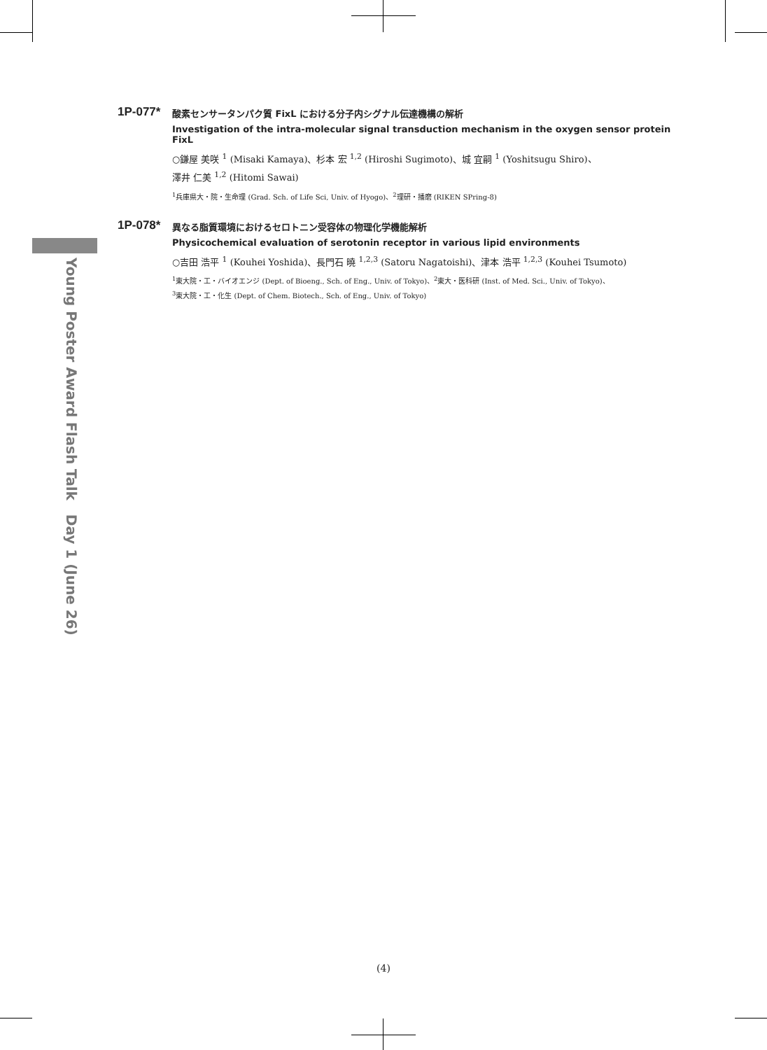Young Poster Award Flash Talk　Day 1 (June 26)
1P-077*
酸素センサータンパク質 FixL における分子内シグナル伝達機構の解析
Investigation of the intra-molecular signal transduction mechanism in the oxygen sensor protein FixL
○鎌屋 美咲 <sup>1</sup> (Misaki Kamaya)、杉本 宏 <sup>1,2</sup> (Hiroshi Sugimoto)、城 宜嗣 <sup>1</sup> (Yoshitsugu Shiro)、
澤井 仁美 <sup>1,2</sup> (Hitomi Sawai)
<sup>1</sup> 兵庫県大・院・生命理 (Grad. Sch. of Life Sci, Univ. of Hyogo)、<sup>2</sup>理研・播磨 (RIKEN SPring-8)
1P-078*
異なる脂質環境におけるセロトニン受容体の物理化学機能解析
Physicochemical evaluation of serotonin receptor in various lipid environments
○吉田 浩平 <sup>1</sup> (Kouhei Yoshida)、長門石 曉 <sup>1,2,3</sup> (Satoru Nagatoishi)、津本 浩平 <sup>1,2,3</sup> (Kouhei Tsumoto)
<sup>1</sup> 東大院・工・バイオエンジ (Dept. of Bioeng., Sch. of Eng., Univ. of Tokyo)、<sup>2</sup>東大・医科研 (Inst. of Med. Sci., Univ. of Tokyo)、
<sup>3</sup> 東大院・工・化生 (Dept. of Chem. Biotech., Sch. of Eng., Univ. of Tokyo)
(4)